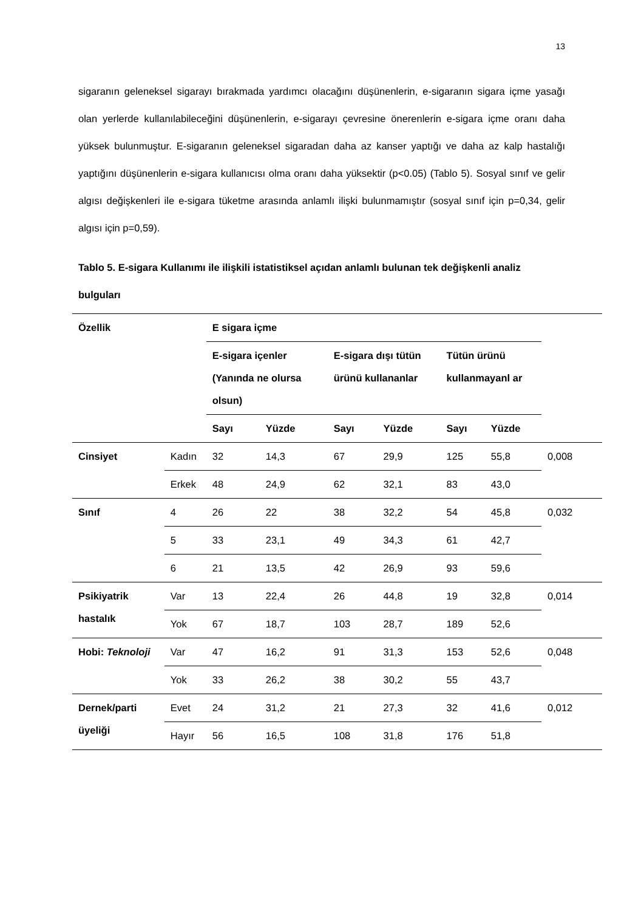13
sigaranın geleneksel sigarayı bırakmada yardımcı olacağını düşünenlerin, e-sigaranın sigara içme yasağı olan yerlerde kullanılabileceğini düşünenlerin, e-sigarayı çevresine önerenlerin e-sigara içme oranı daha yüksek bulunmuştur. E-sigaranın geleneksel sigaradan daha az kanser yaptığı ve daha az kalp hastalığı yaptığını düşünenlerin e-sigara kullanıcısı olma oranı daha yüksektir (p<0.05) (Tablo 5). Sosyal sınıf ve gelir algısı değişkenleri ile e-sigara tüketme arasında anlamlı ilişki bulunmamıştır (sosyal sınıf için p=0,34, gelir algısı için p=0,59).
Tablo 5. E-sigara Kullanımı ile ilişkili istatistiksel açıdan anlamlı bulunan tek değişkenli analiz bulguları
| Özellik | | E sigara içme | | | | | | |
| --- | --- | --- | --- | --- | --- | --- | --- | --- |
| | | E-sigara içenler (Yanında ne olursa olsun) | | E-sigara dışı tütün ürünü kullananlar | | Tütün ürünü kullanmayanl ar | | |
| | | Sayı | Yüzde | Sayı | Yüzde | Sayı | Yüzde | |
| Cinsiyet | Kadın | 32 | 14,3 | 67 | 29,9 | 125 | 55,8 | 0,008 |
| | Erkek | 48 | 24,9 | 62 | 32,1 | 83 | 43,0 | |
| Sınıf | 4 | 26 | 22 | 38 | 32,2 | 54 | 45,8 | 0,032 |
| | 5 | 33 | 23,1 | 49 | 34,3 | 61 | 42,7 | |
| | 6 | 21 | 13,5 | 42 | 26,9 | 93 | 59,6 | |
| Psikiyatrik hastalık | Var | 13 | 22,4 | 26 | 44,8 | 19 | 32,8 | 0,014 |
| | Yok | 67 | 18,7 | 103 | 28,7 | 189 | 52,6 | |
| Hobi: Teknoloji | Var | 47 | 16,2 | 91 | 31,3 | 153 | 52,6 | 0,048 |
| | Yok | 33 | 26,2 | 38 | 30,2 | 55 | 43,7 | |
| Dernek/parti üyeliği | Evet | 24 | 31,2 | 21 | 27,3 | 32 | 41,6 | 0,012 |
| | Hayır | 56 | 16,5 | 108 | 31,8 | 176 | 51,8 | |